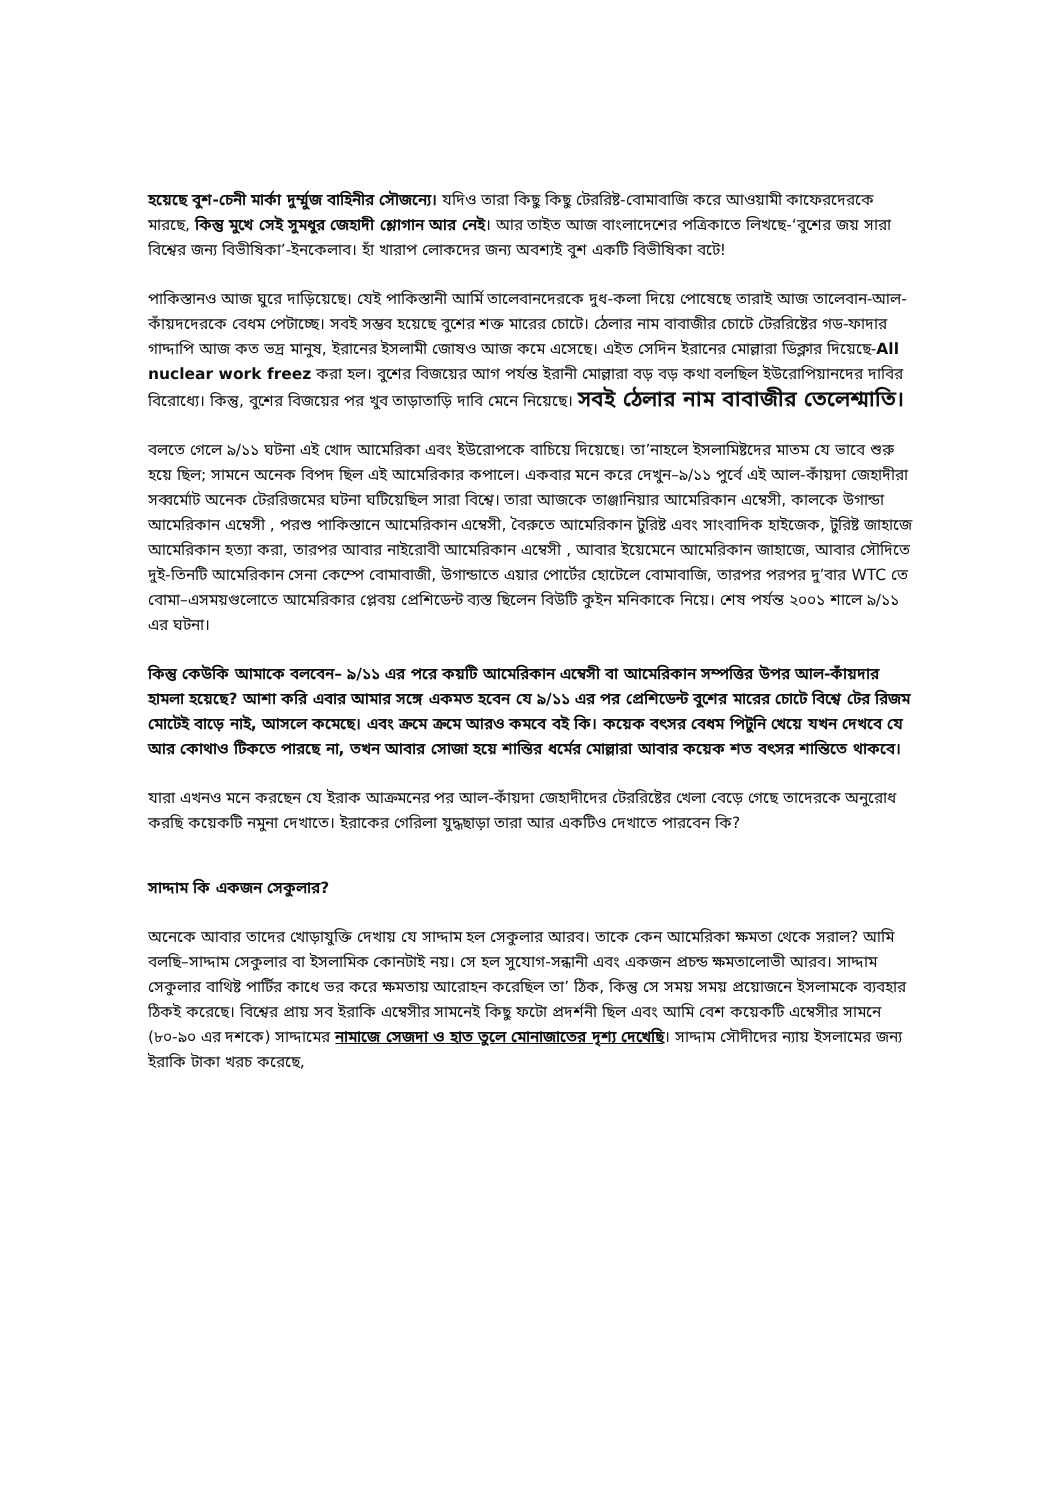হয়েছে বুশ-চেনী মার্কা দুর্ম্মুজ বাহিনীর সৌজন্যে। যদিও তারা কিছু কিছু টেররিষ্ট-বোমাবাজি করে আওয়ামী কাফেরদেরকে মারছে, কিন্তু মুখে সেই সুমধুর জেহাদী শ্লোগান আর নেই। আর তাইত আজ বাংলাদেশের পত্রিকাতে লিখছে-‘বুশের জয় সারা বিশ্বের জন্য বিভীষিকা’-ইনকেলাব। হাঁ খারাপ লোকদের জন্য অবশ্যই বুশ একটি বিভীষিকা বটে!
পাকিস্তানও আজ ঘুরে দাড়িয়েছে। যেই পাকিস্তানী আর্মি তালেবানদেরকে দুধ-কলা দিয়ে পোষেছে তারাই আজ তালেবান-আল-কাঁয়দদেরকে বেধম পেটাচ্ছে। সবই সম্ভব হয়েছে বুশের শক্ত মারের চোটে। ঠেলার নাম বাবাজীর চোটে টেররিষ্টের গড-ফাদার গাদ্দাপি আজ কত ভদ্র মানুষ, ইরানের ইসলামী জোষও আজ কমে এসেছে। এইত সেদিন ইরানের মোল্লারা ডিক্লার দিয়েছে-All nuclear work freez করা হল। বুশের বিজয়ের আগ পর্যন্ত ইরানী মোল্লারা বড় বড় কথা বলছিল ইউরোপিয়ানদের দাবির বিরোধ্যে। কিন্তু, বুশের বিজয়ের পর খুব তাড়াতাড়ি দাবি মেনে নিয়েছে। সবই ঠেলার নাম বাবাজীর তেলেশ্মাতি।
বলতে গেলে ৯/১১ ঘটনা এই খোদ আমেরিকা এবং ইউরোপকে বাচিয়ে দিয়েছে। তা’নাহলে ইসলামিষ্টদের মাতম যে ভাবে শুরু হয়ে ছিল; সামনে অনেক বিপদ ছিল এই আমেরিকার কপালে। একবার মনে করে দেখুন–৯/১১ পুর্বে এই আল-কাঁয়দা জেহাদীরা সব্বর্মোট অনেক টেররিজমের ঘটনা ঘটিয়েছিল সারা বিশ্বে। তারা আজকে তাঞ্জানিয়ার আমেরিকান এম্বেসী, কালকে উগান্ডা আমেরিকান এম্বেসী , পরশু পাকিস্তানে আমেরিকান এম্বেসী, বৈরুতে আমেরিকান টুরিষ্ট এবং সাংবাদিক হাইজেক, টুরিষ্ট জাহাজে আমেরিকান হত্যা করা, তারপর আবার নাইরোবী আমেরিকান এম্বেসী , আবার ইয়েমেনে আমেরিকান জাহাজে, আবার সৌদিতে দুই-তিনটি আমেরিকান সেনা কেম্পে বোমাবাজী, উগান্ডাতে এয়ার পোর্টের হোটেলে বোমাবাজি, তারপর পরপর দু’বার WTC তে বোমা–এসময়গুলোতে আমেরিকার প্লেবয় প্রেশিডেন্ট ব্যস্ত ছিলেন বিউটি কুইন মনিকাকে নিয়ে। শেষ পর্যন্ত ২০০১ শালে ৯/১১ এর ঘটনা।
কিন্তু কেউকি আমাকে বলবেন– ৯/১১ এর পরে কয়টি আমেরিকান এম্বেসী বা আমেরিকান সম্পত্তির উপর আল-কাঁয়দার হামলা হয়েছে? আশা করি এবার আমার সঙ্গে একমত হবেন যে ৯/১১ এর পর প্রেশিডেন্ট বুশের মারের চোটে বিশ্বে টের রিজম মোটেই বাড়ে নাই, আসলে কমেছে। এবং ক্রমে ক্রমে আরও কমবে বই কি। কয়েক বৎসর বেধম পিটুনি খেয়ে যখন দেখবে যে আর কোথাও টিকতে পারছে না, তখন আবার সোজা হয়ে শান্তির ধর্মের মোল্লারা আবার কয়েক শত বৎসর শান্তিতে থাকবে।
যারা এখনও মনে করছেন যে ইরাক আক্রমনের পর আল-কাঁয়দা জেহাদীদের টেররিষ্টের খেলা বেড়ে গেছে তাদেরকে অনুরোধ করছি কয়েকটি নমুনা দেখাতে। ইরাকের গেরিলা যুদ্ধছাড়া তারা আর একটিও দেখাতে পারবেন কি?
সাদ্দাম কি একজন সেকুলার?
অনেকে আবার তাদের খোড়াযুক্তি দেখায় যে সাদ্দাম হল সেকুলার আরব। তাকে কেন আমেরিকা ক্ষমতা থেকে সরাল? আমি বলছি–সাদ্দাম সেকুলার বা ইসলামিক কোনটাই নয়। সে হল সুযোগ-সন্ধানী এবং একজন প্রচন্ড ক্ষমতালোভী আরব। সাদ্দাম সেকুলার বাথিষ্ট পার্টির কাধে ভর করে ক্ষমতায় আরোহন করেছিল তা’ ঠিক, কিন্তু সে সময় সময় প্রয়োজনে ইসলামকে ব্যবহার ঠিকই করেছে। বিশ্বের প্রায় সব ইরাকি এম্বেসীর সামনেই কিছু ফটো প্রদর্শনী ছিল এবং আমি বেশ কয়েকটি এম্বেসীর সামনে (৮০-৯০ এর দশকে) সাদ্দামের নামাজে সেজদা ও হাত তুলে মোনাজাতের দৃশ্য দেখেছি। সাদ্দাম সৌদীদের ন্যায় ইসলামের জন্য ইরাকি টাকা খরচ করেছে,